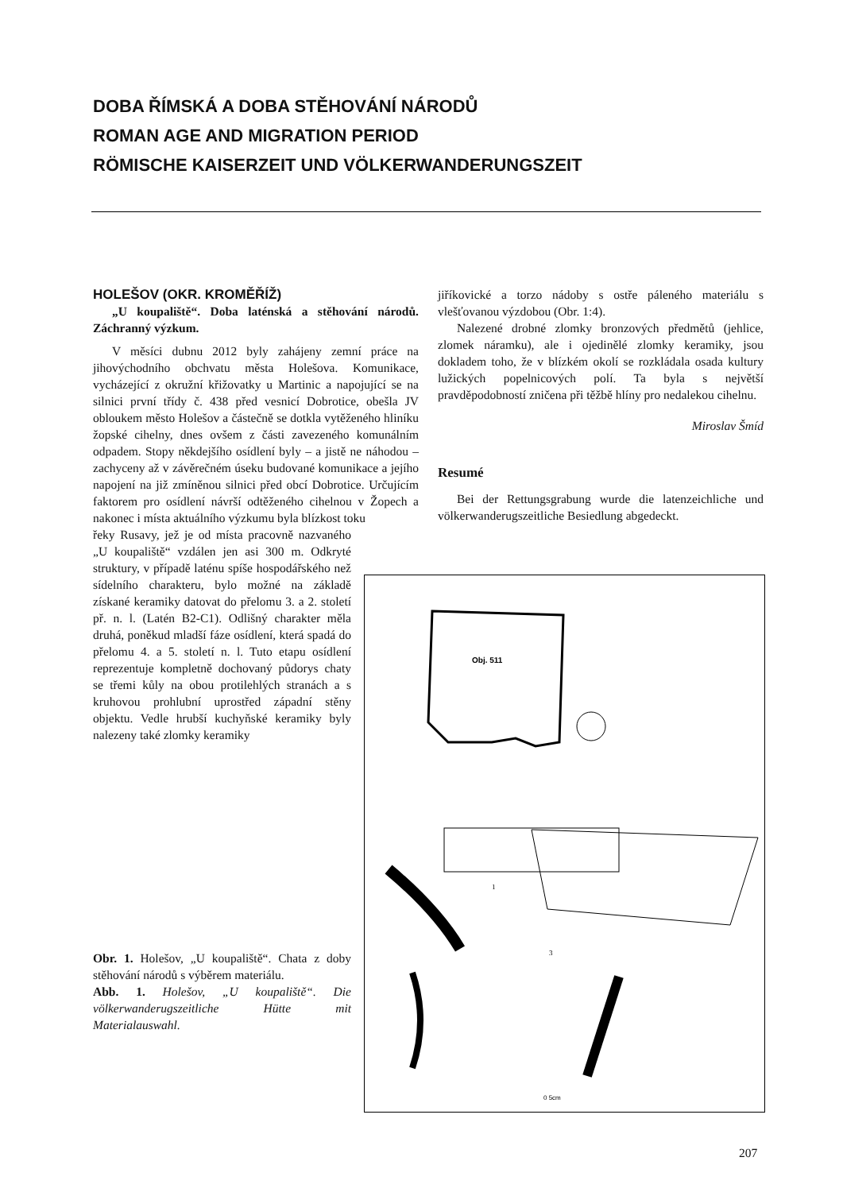DOBA ŘÍMSKÁ A DOBA STĚHOVÁNÍ NÁRODŮ
ROMAN AGE AND MIGRATION PERIOD
RÖMISCHE KAISERZEIT UND VÖLKERWANDERUNGSZEIT
HOLEŠOV (OKR. KROMĚŘÍŽ)
„U koupaliště“. Doba laténská a stěhování národů. Záchranný výzkum.
V měsíci dubnu 2012 byly zahájeny zemní práce na jihovýchodního obchvatu města Holešova. Komunikace, vycházející z okružní křižovatky u Martinic a napojující se na silnici první třídy č. 438 před vesnicí Dobrotice, obešla JV obloukem město Holešov a částečně se dotkla vytěženého hliníku žopské cihelny, dnes ovšem z části zavezeného komunálním odpadem. Stopy někdejšího osídlení byly – a jistě ne náhodou – zachyceny až v závěrečném úseku budované komunikace a jejího napojení na již zmíněnou silnici před obcí Dobrotice. Určujícím faktorem pro osídlení návrší odtěženého cihelnou v Žopech a nakonec i místa aktuálního výzkumu byla blízkost toku
řeky Rusavy, jež je od místa pracovně nazvaného „U koupaliště“ vzdálen jen asi 300 m. Odkryté struktury, v případě laténu spíše hospodářského než sídelního charakteru, bylo možné na základě získané keramiky datovat do přelomu 3. a 2. století př. n. l. (Latén B2-C1). Odlišný charakter měla druhá, poněkud mladší fáze osídlení, která spadá do přelomu 4. a 5. století n. l. Tuto etapu osídlení reprezentuje kompletně dochovaný půdorys chaty se třemi kůly na obou protilehlých stranách a s kruhovou prohlubní uprostřed západní stěny objektu. Vedle hrubší kuchyňské keramiky byly nalezeny také zlomky keramiky
jiříkovické a torzo nádoby s ostře páleného materiálu s vlešťovanou výzdobou (Obr. 1:4).
Nalezené drobné zlomky bronzových předmětů (jehlice, zlomek náramku), ale i ojedinělé zlomky keramiky, jsou dokladem toho, že v blízkém okolí se rozkládala osada kultury lužických popelnicových polí. Ta byla s největší pravděpodobností zničena při těžbě hlíny pro nedalekou cihelnu.
Miroslav Šmíd
Resumé
Bei der Rettungsgrabung wurde die latenzeichliche und völkerwanderugszeitliche Besiedlung abgedeckt.
Obj. 511
1
3
0 5cm
Obr. 1. Holešov, „U koupaliště“. Chata z doby stěhování národů s výběrem materiálu.
Abb. 1. Holešov, „U koupaliště“. Die völkerwanderugszeitliche Hütte mit Materialauswahl.
207